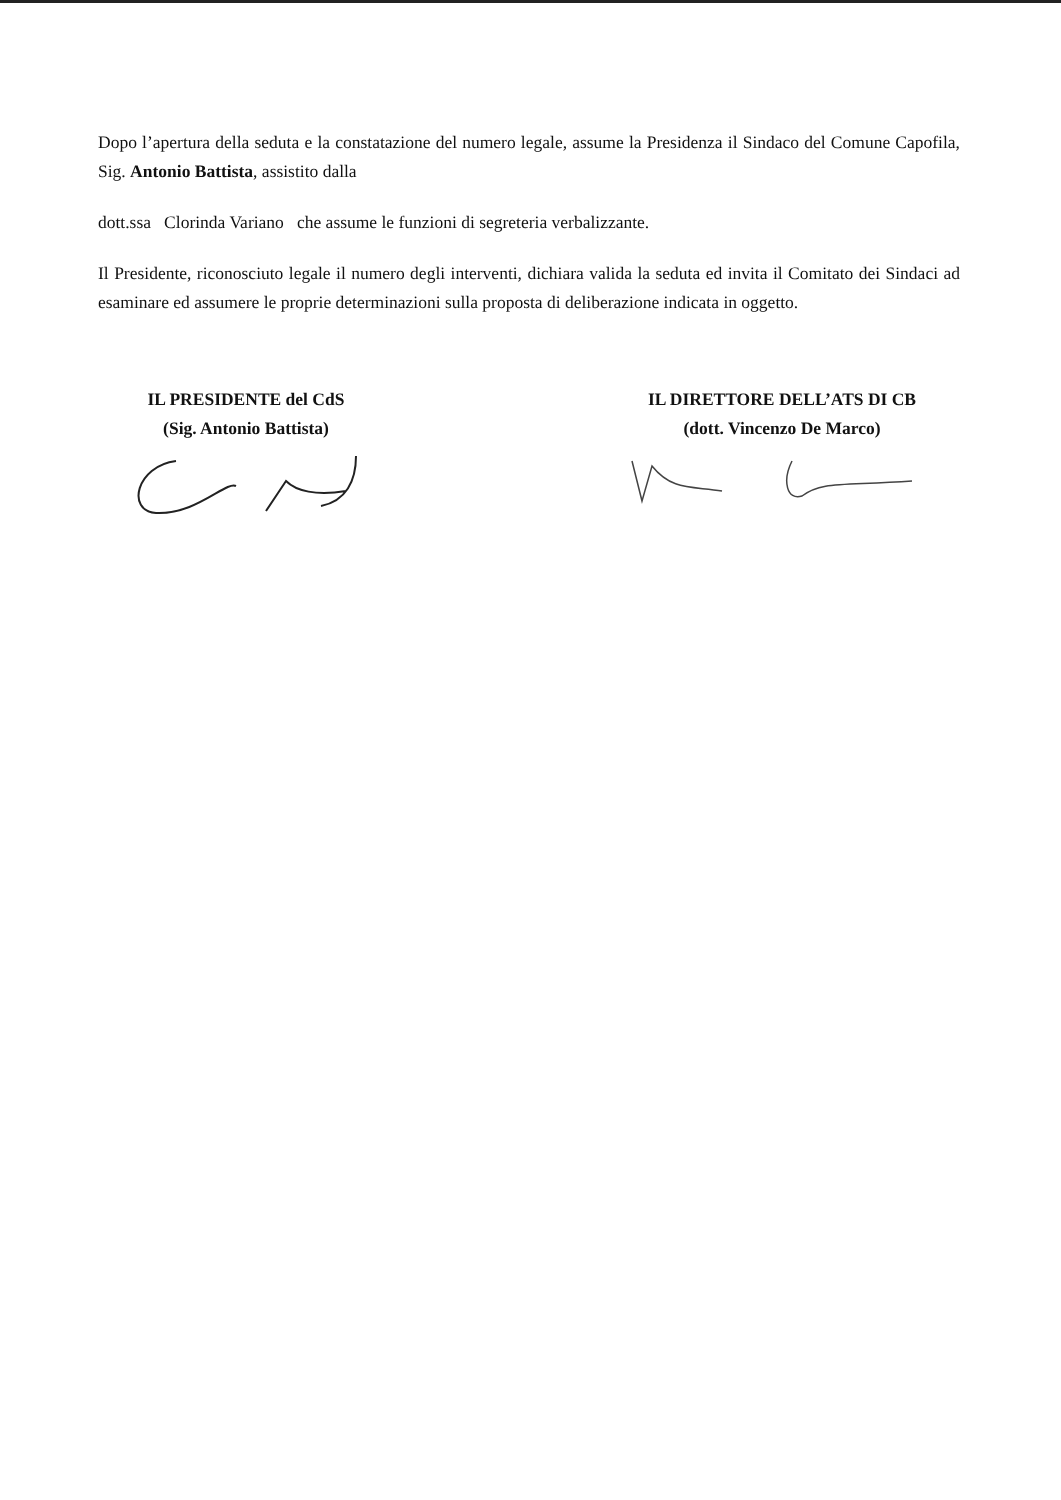Dopo l’apertura della seduta e la constatazione del numero legale, assume la Presidenza il Sindaco del Comune Capofila, Sig. Antonio Battista, assistito dalla
dott.ssa Clorinda Variano che assume le funzioni di segreteria verbalizzante.
Il Presidente, riconosciuto legale il numero degli interventi, dichiara valida la seduta ed invita il Comitato dei Sindaci ad esaminare ed assumere le proprie determinazioni sulla proposta di deliberazione indicata in oggetto.
IL PRESIDENTE del CdS
(Sig. Antonio Battista)
IL DIRETTORE DELL’ATS DI CB
(dott. Vincenzo De Marco)